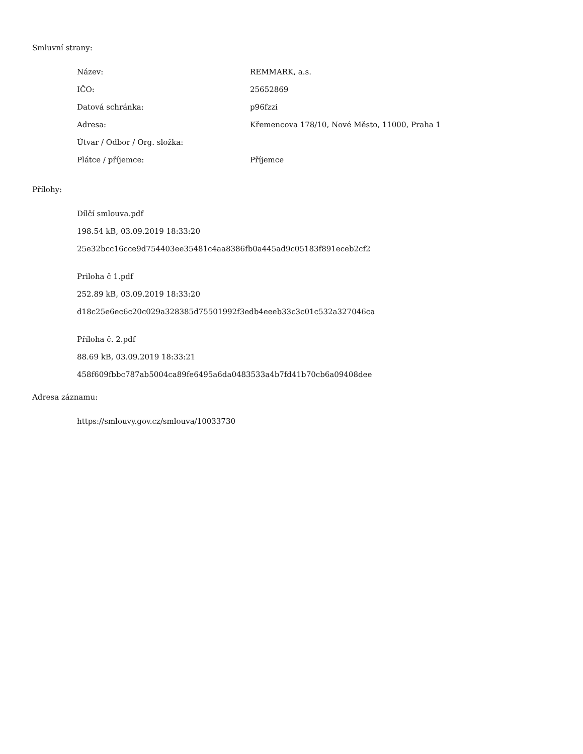Smluvní strany:
| Název: | REMMARK, a.s. |
| IČO: | 25652869 |
| Datová schránka: | p96fzzi |
| Adresa: | Křemencova 178/10, Nové Město, 11000, Praha 1 |
| Útvar / Odbor / Org. složka: | |
| Plátce / příjemce: | Příjemce |
Přílohy:
Dílčí smlouva.pdf
198.54 kB, 03.09.2019 18:33:20
25e32bcc16cce9d754403ee35481c4aa8386fb0a445ad9c05183f891eceb2cf2
Priloha č 1.pdf
252.89 kB, 03.09.2019 18:33:20
d18c25e6ec6c20c029a328385d75501992f3edb4eeeb33c3c01c532a327046ca
Příloha č. 2.pdf
88.69 kB, 03.09.2019 18:33:21
458f609fbbc787ab5004ca89fe6495a6da0483533a4b7fd41b70cb6a09408dee
Adresa záznamu:
https://smlouvy.gov.cz/smlouva/10033730